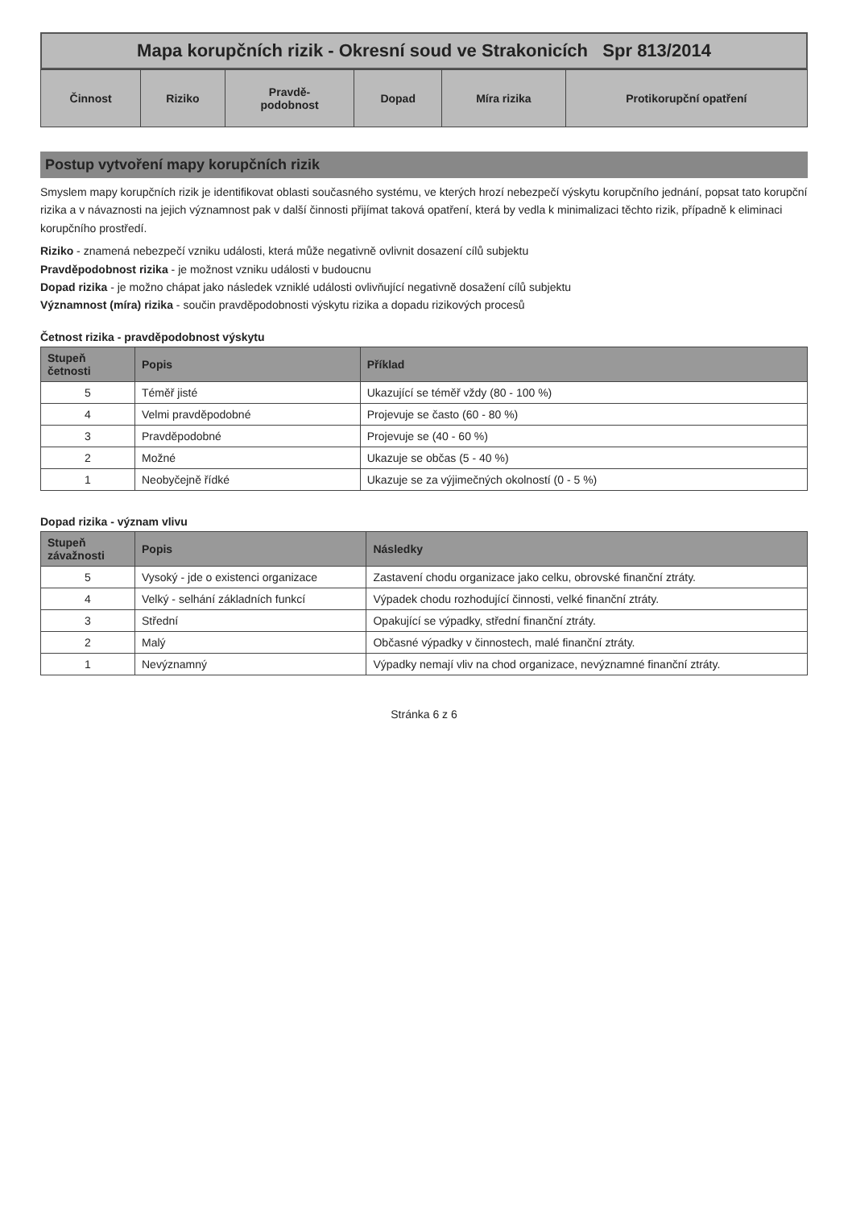Mapa korupčních rizik - Okresní soud ve Strakonicích Spr 813/2014
| Činnost | Riziko | Pravdě- podobnost | Dopad | Míra rizika | Protikorupční opatření |
| --- | --- | --- | --- | --- | --- |
Postup vytvoření mapy korupčních rizik
Smyslem mapy korupčních rizik je identifikovat oblasti současného systému, ve kterých hrozí nebezpečí výskytu korupčního jednání, popsat tato korupční rizika a v návaznosti na jejich významnost pak v další činnosti přijímat taková opatření, která by vedla k minimalizaci těchto rizik, případně k eliminaci korupčního prostředí.
Riziko - znamená nebezpečí vzniku události, která může negativně ovlivnit dosazení cílů subjektu
Pravděpodobnost rizika - je možnost vzniku události v budoucnu
Dopad rizika - je možno chápat jako následek vzniklé události ovlivňující negativně dosažení cílů subjektu
Významnost (míra) rizika - součin pravděpodobnosti výskytu rizika a dopadu rizikových procesů
Četnost rizika - pravděpodobnost výskytu
| Stupeň četnosti | Popis | Příklad |
| --- | --- | --- |
| 5 | Téměř jisté | Ukazující se téměř vždy (80 - 100 %) |
| 4 | Velmi pravděpodobné | Projevuje se často (60 - 80 %) |
| 3 | Pravděpodobné | Projevuje se (40 - 60 %) |
| 2 | Možné | Ukazuje se občas (5 - 40 %) |
| 1 | Neobyčejně řídké | Ukazuje se za výjimečných okolností (0 - 5 %) |
Dopad rizika - význam vlivu
| Stupeň závažnosti | Popis | Následky |
| --- | --- | --- |
| 5 | Vysoký - jde o existenci organizace | Zastavení chodu organizace jako celku, obrovské finanční ztráty. |
| 4 | Velký - selhání základních funkcí | Výpadek chodu rozhodující činnosti, velké finanční ztráty. |
| 3 | Střední | Opakující se výpadky, střední finanční ztráty. |
| 2 | Malý | Občasné výpadky v činnostech, malé finanční ztráty. |
| 1 | Nevýznamný | Výpadky nemají vliv na chod organizace, nevýznamné finanční ztráty. |
Stránka 6 z 6